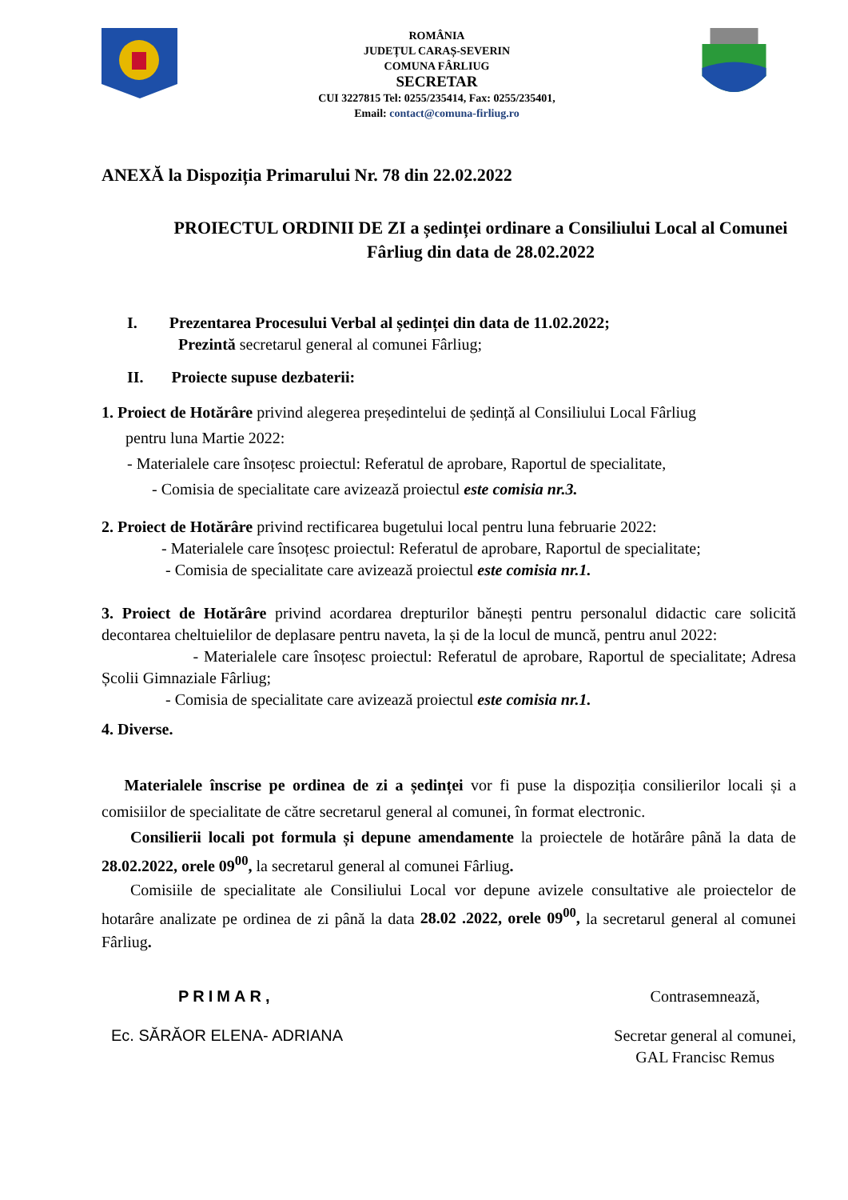ROMÂNIA
JUDEȚUL CARAȘ-SEVERIN
COMUNA FÂRLIUG
SECRETAR
CUI 3227815 Tel: 0255/235414, Fax: 0255/235401,
Email: contact@comuna-firliug.ro
ANEXĂ la Dispoziția Primarului Nr. 78 din 22.02.2022
PROIECTUL ORDINII DE ZI a ședinței ordinare a Consiliului Local al Comunei Fârliug din data de 28.02.2022
I. Prezentarea Procesului Verbal al ședinței din data de 11.02.2022;
Prezintă secretarul general al comunei Fârliug;
II. Proiecte supuse dezbaterii:
1. Proiect de Hotărâre privind alegerea președintelui de ședință al Consiliului Local Fârliug
pentru luna Martie 2022:
- Materialele care însoțesc proiectul: Referatul de aprobare, Raportul de specialitate,
- Comisia de specialitate care avizează proiectul este comisia nr.3.
2. Proiect de Hotărâre privind rectificarea bugetului local pentru luna februarie 2022:
- Materialele care însoțesc proiectul: Referatul de aprobare, Raportul de specialitate;
- Comisia de specialitate care avizează proiectul este comisia nr.1.
3. Proiect de Hotărâre privind acordarea drepturilor bănești pentru personalul didactic care solicită decontarea cheltuielilor de deplasare pentru naveta, la și de la locul de muncă, pentru anul 2022:
- Materialele care însoțesc proiectul: Referatul de aprobare, Raportul de specialitate; Adresa Școlii Gimnaziale Fârliug;
- Comisia de specialitate care avizează proiectul este comisia nr.1.
4. Diverse.
Materialele înscrise pe ordinea de zi a ședinței vor fi puse la dispoziția consilierilor locali și a comisiilor de specialitate de către secretarul general al comunei, în format electronic.
Consilierii locali pot formula și depune amendamente la proiectele de hotărâre până la data de 28.02.2022, orele 09<sup>00</sup>, la secretarul general al comunei Fârliug.
Comisiile de specialitate ale Consiliului Local vor depune avizele consultative ale proiectelor de hotarâre analizate pe ordinea de zi până la data 28.02 .2022, orele 09<sup>00</sup>, la secretarul general al comunei Fârliug.
PRIMAR,
Ec. SĂRĂOR ELENA- ADRIANA
Contrasemnează,
Secretar general al comunei,
GAL Francisc Remus